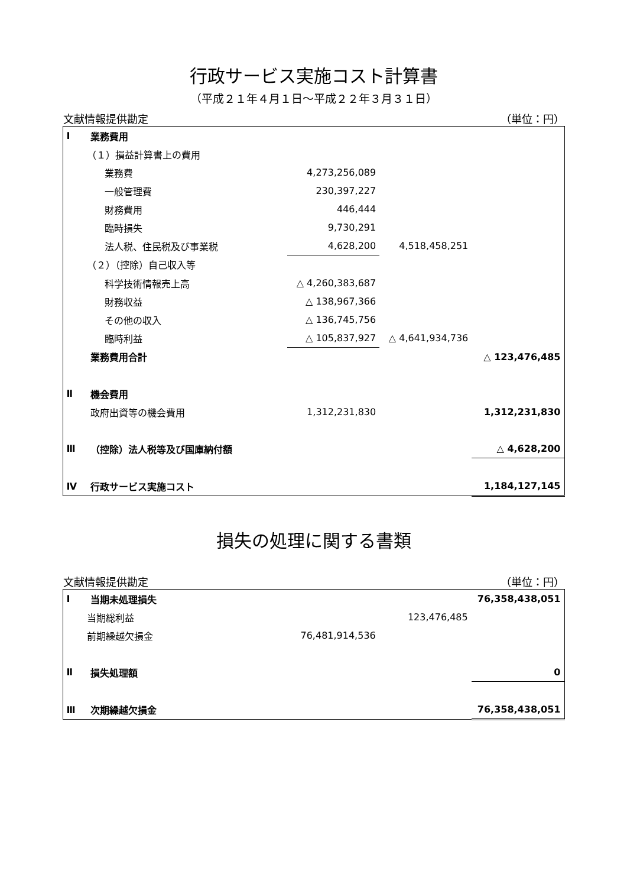行政サービス実施コスト計算書
（平成２１年４月１日～平成２２年３月３１日）
文献情報提供勘定 （単位：円）
| Ⅰ | 業務費用 | | | |
| | （１）損益計算書上の費用 | | | |
| | 業務費 | 4,273,256,089 | | |
| | 一般管理費 | 230,397,227 | | |
| | 財務費用 | 446,444 | | |
| | 臨時損失 | 9,730,291 | | |
| | 法人税、住民税及び事業税 | 4,628,200 | 4,518,458,251 | |
| | （２）（控除）自己収入等 | | | |
| | 科学技術情報売上高 | △ 4,260,383,687 | | |
| | 財務収益 | △ 138,967,366 | | |
| | その他の収入 | △ 136,745,756 | | |
| | 臨時利益 | △ 105,837,927 | △ 4,641,934,736 | |
| | 業務費用合計 | | | △ 123,476,485 |
| Ⅱ | 機会費用 | | | |
| | 政府出資等の機会費用 | 1,312,231,830 | | 1,312,231,830 |
| Ⅲ | （控除）法人税等及び国庫納付額 | | | △ 4,628,200 |
| Ⅳ | 行政サービス実施コスト | | | 1,184,127,145 |
損失の処理に関する書類
文献情報提供勘定 （単位：円）
| Ⅰ | 当期未処理損失 | | | 76,358,438,051 |
| | 当期総利益 | | 123,476,485 | |
| | 前期繰越欠損金 | 76,481,914,536 | | |
| Ⅱ | 損失処理額 | | | 0 |
| Ⅲ | 次期繰越欠損金 | | | 76,358,438,051 |